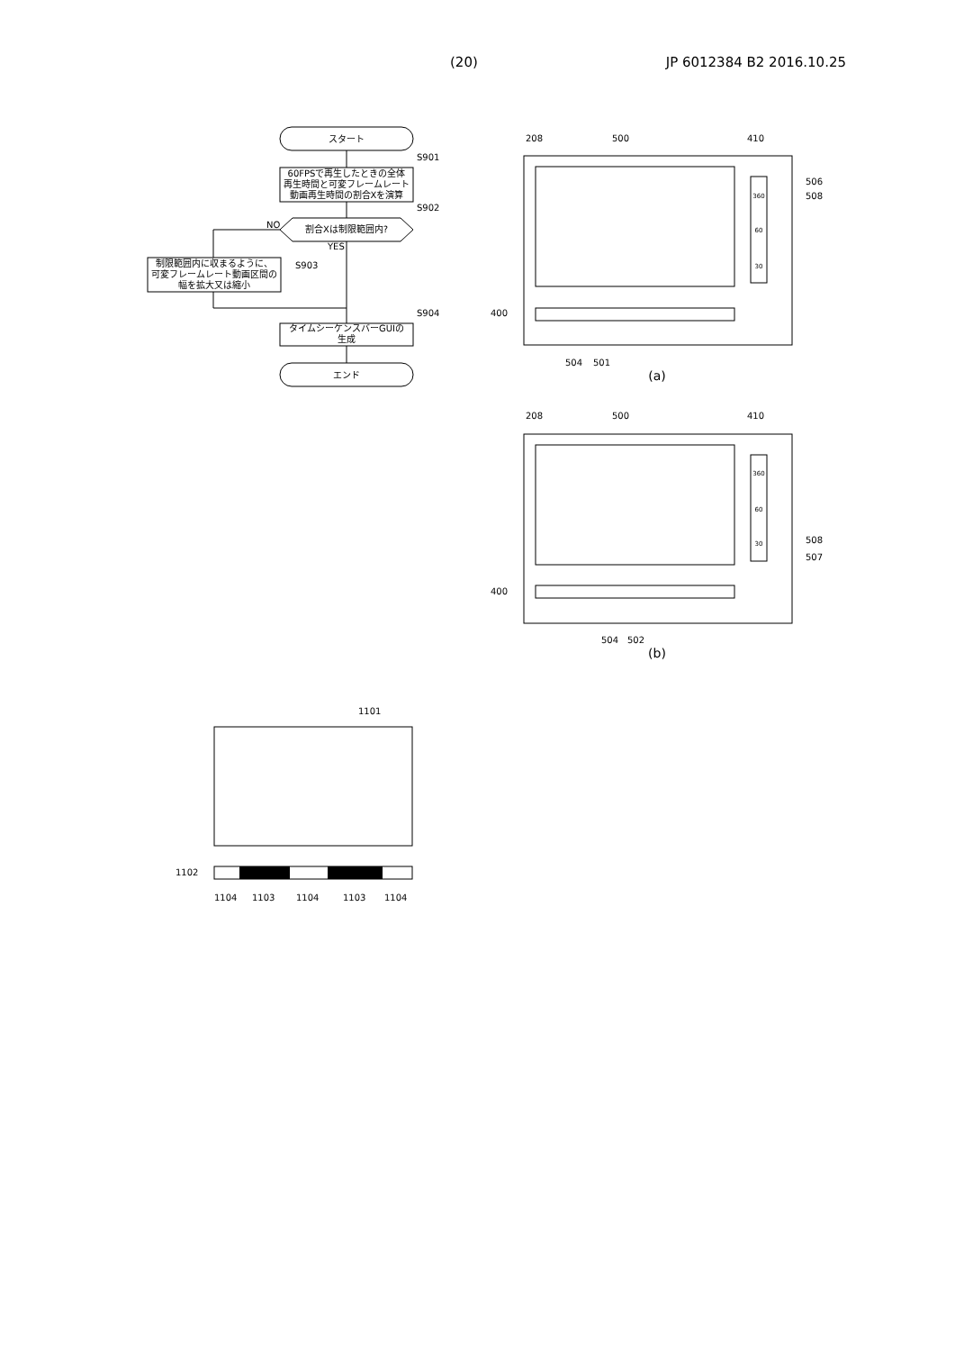(20) JP 6012384 B2 2016.10.25
スタート
60FPSで再生したときの全体
再生時間と可変フレームレート
動画再生時間の割合Xを演算
割合Xは制限範囲内?
制限範囲内に収まるように、
可変フレームレート動画区間の
幅を拡大又は縮小
タイムシーケンスバーGUIの
生成
エンド
360
60
30
360
60
30
(a)
(b)
S901
S902
S903
S904
NO
YES
208
500
410
506
508
400
504
501
208
500
410
508
507
400
504
502
1101
1102
1104
1103
1104
1103
1104